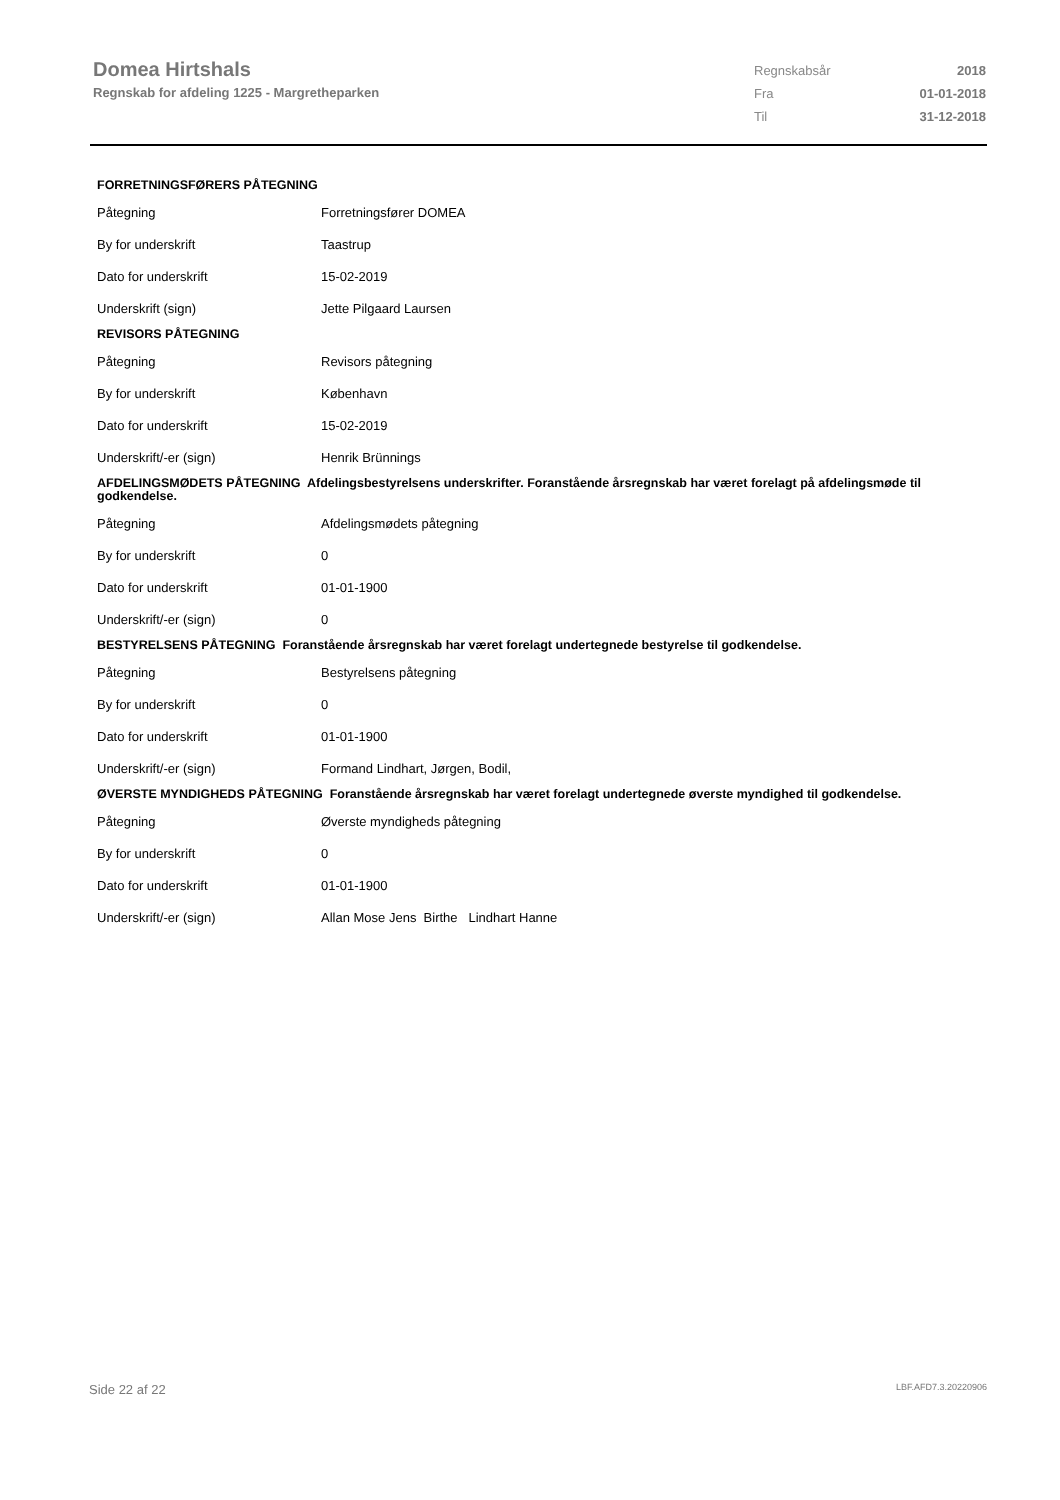Domea Hirtshals
Regnskab for afdeling 1225 - Margretheparken
| Regnskabsår | 2018 |
| Fra | 01-01-2018 |
| Til | 31-12-2018 |
| FORRETNINGSFØRERS PÅTEGNING | |
| --- | --- |
| Påtegning | Forretningsfører DOMEA |
| By for underskrift | Taastrup |
| Dato for underskrift | 15-02-2019 |
| Underskrift (sign) | Jette Pilgaard Laursen |
| REVISORS PÅTEGNING | |
| Påtegning | Revisors påtegning |
| By for underskrift | København |
| Dato for underskrift | 15-02-2019 |
| Underskrift/-er (sign) | Henrik Brünnings |
| AFDELINGSMØDETS PÅTEGNING Afdelingsbestyrelsens underskrifter. Foranstående årsregnskab har været forelagt på afdelingsmøde til godkendelse. | |
| Påtegning | Afdelingsmødets påtegning |
| By for underskrift | 0 |
| Dato for underskrift | 01-01-1900 |
| Underskrift/-er (sign) | 0 |
| BESTYRELSENS PÅTEGNING Foranstående årsregnskab har været forelagt undertegnede bestyrelse til godkendelse. | |
| Påtegning | Bestyrelsens påtegning |
| By for underskrift | 0 |
| Dato for underskrift | 01-01-1900 |
| Underskrift/-er (sign) | Formand Lindhart, Jørgen, Bodil, |
| ØVERSTE MYNDIGHEDS PÅTEGNING Foranstående årsregnskab har været forelagt undertegnede øverste myndighed til godkendelse. | |
| Påtegning | Øverste myndigheds påtegning |
| By for underskrift | 0 |
| Dato for underskrift | 01-01-1900 |
| Underskrift/-er (sign) | Allan Mose Jens Birthe Lindhart Hanne |
Side 22 af 22 LBF.AFD7.3.20220906